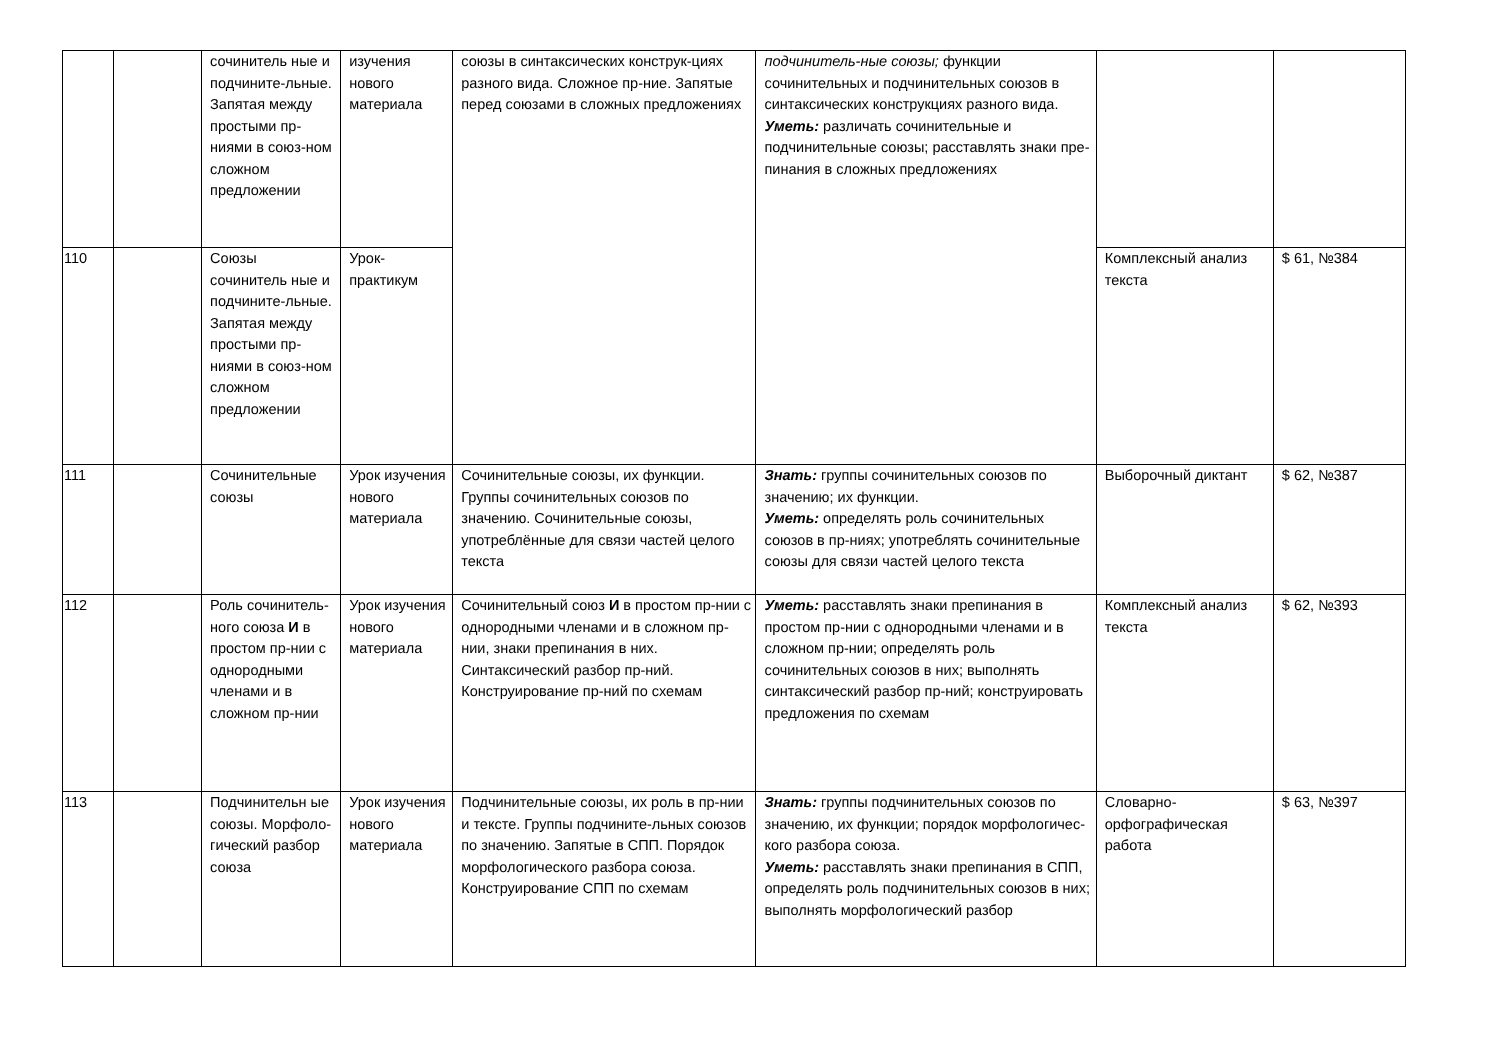| | | сочинитель ные и подчините-льные. Запятая между простыми пр-ниями в союз-ном сложном предложении | изучения нового материала | союзы в синтаксических конструк-циях разного вида. Сложное пр-ние. Запятые перед союзами в сложных предложениях | подчинитель-ные союзы; функции сочинительных и подчинительных союзов в синтаксических конструкциях разного вида. Уметь: различать сочинительные и подчинительные союзы; расставлять знаки пре- пинания в сложных предложениях | | |
| 110 | | Союзы сочинитель ные и подчините-льные. Запятая между простыми пр-ниями в союз-ном сложном предложении | Урок-практикум | | | Комплексный анализ текста | $ 61, №384 |
| 111 | | Сочинительные союзы | Урок изучения нового материала | Сочинительные союзы, их функции. Группы сочинительных союзов по значению. Сочинительные союзы, употреблённые для связи частей целого текста | Знать: группы сочинительных союзов по значению; их функции. Уметь: определять роль сочинительных союзов в пр-ниях; употреблять сочинительные союзы для связи частей целого текста | Выборочный диктант | $ 62, №387 |
| 112 | | Роль сочинитель-ного союза И в простом пр-нии с однородными членами и в сложном пр-нии | Урок изучения нового материала | Сочинительный союз И в простом пр-нии с однородными членами и в сложном пр-нии, знаки препинания в них. Синтаксический разбор пр-ний. Конструирование пр-ний по схемам | Уметь: расставлять знаки препинания в простом пр-нии с однородными членами и в сложном пр-нии; определять роль сочинительных союзов в них; выполнять синтаксический разбор пр-ний; конструировать предложения по схемам | Комплексный анализ текста | $ 62, №393 |
| 113 | | Подчинительн ые союзы. Морфоло-гический разбор союза | Урок изучения нового материала | Подчинительные союзы, их роль в пр-нии и тексте. Группы подчините-льных союзов по значению. Запятые в СПП. Порядок морфологического разбора союза. Конструирование СПП по схемам | Знать: группы подчинительных союзов по значению, их функции; порядок морфологичес- кого разбора союза. Уметь: расставлять знаки препинания в СПП, определять роль подчинительных союзов в них; выполнять морфологический разбор | Словарно-орфографическая работа | $ 63, №397 |